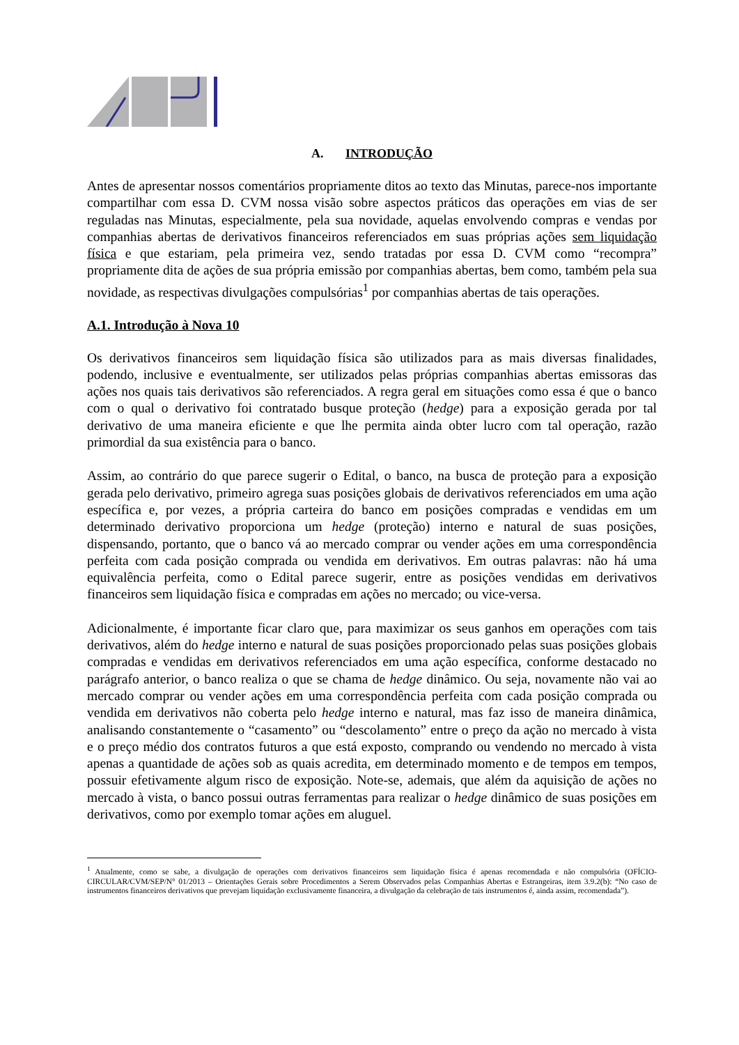A. INTRODUÇÃO
Antes de apresentar nossos comentários propriamente ditos ao texto das Minutas, parece-nos importante compartilhar com essa D. CVM nossa visão sobre aspectos práticos das operações em vias de ser reguladas nas Minutas, especialmente, pela sua novidade, aquelas envolvendo compras e vendas por companhias abertas de derivativos financeiros referenciados em suas próprias ações sem liquidação física e que estariam, pela primeira vez, sendo tratadas por essa D. CVM como “recompra” propriamente dita de ações de sua própria emissão por companhias abertas, bem como, também pela sua novidade, as respectivas divulgações compulsórias<sup>1</sup> por companhias abertas de tais operações.
A.1. Introdução à Nova 10
Os derivativos financeiros sem liquidação física são utilizados para as mais diversas finalidades, podendo, inclusive e eventualmente, ser utilizados pelas próprias companhias abertas emissoras das ações nos quais tais derivativos são referenciados. A regra geral em situações como essa é que o banco com o qual o derivativo foi contratado busque proteção (hedge) para a exposição gerada por tal derivativo de uma maneira eficiente e que lhe permita ainda obter lucro com tal operação, razão primordial da sua existência para o banco.
Assim, ao contrário do que parece sugerir o Edital, o banco, na busca de proteção para a exposição gerada pelo derivativo, primeiro agrega suas posições globais de derivativos referenciados em uma ação específica e, por vezes, a própria carteira do banco em posições compradas e vendidas em um determinado derivativo proporciona um hedge (proteção) interno e natural de suas posições, dispensando, portanto, que o banco vá ao mercado comprar ou vender ações em uma correspondência perfeita com cada posição comprada ou vendida em derivativos. Em outras palavras: não há uma equivalência perfeita, como o Edital parece sugerir, entre as posições vendidas em derivativos financeiros sem liquidação física e compradas em ações no mercado; ou vice-versa.
Adicionalmente, é importante ficar claro que, para maximizar os seus ganhos em operações com tais derivativos, além do hedge interno e natural de suas posições proporcionado pelas suas posições globais compradas e vendidas em derivativos referenciados em uma ação específica, conforme destacado no parágrafo anterior, o banco realiza o que se chama de hedge dinâmico. Ou seja, novamente não vai ao mercado comprar ou vender ações em uma correspondência perfeita com cada posição comprada ou vendida em derivativos não coberta pelo hedge interno e natural, mas faz isso de maneira dinâmica, analisando constantemente o “casamento” ou “descolamento” entre o preço da ação no mercado à vista e o preço médio dos contratos futuros a que está exposto, comprando ou vendendo no mercado à vista apenas a quantidade de ações sob as quais acredita, em determinado momento e de tempos em tempos, possuir efetivamente algum risco de exposição. Note-se, ademais, que além da aquisição de ações no mercado à vista, o banco possui outras ferramentas para realizar o hedge dinâmico de suas posições em derivativos, como por exemplo tomar ações em aluguel.
<sup>1</sup> Atualmente, como se sabe, a divulgação de operações com derivativos financeiros sem liquidação física é apenas recomendada e não compulsória (OFÍCIO-CIRCULAR/CVM/SEP/N° 01/2013 – Orientações Gerais sobre Procedimentos a Serem Observados pelas Companhias Abertas e Estrangeiras, item 3.9.2(b): “No caso de instrumentos financeiros derivativos que prevejam liquidação exclusivamente financeira, a divulgação da celebração de tais instrumentos é, ainda assim, recomendada”).